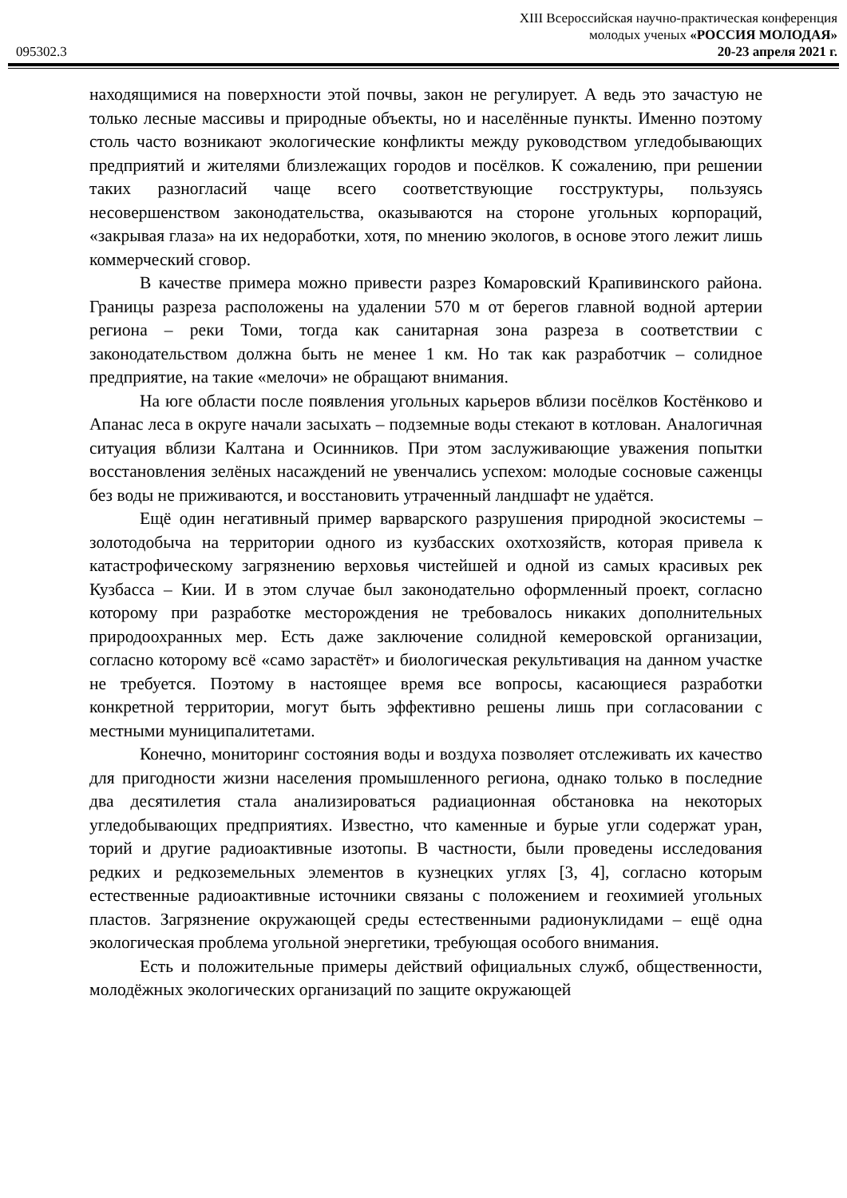XIII Всероссийская научно-практическая конференция
молодых ученых «РОССИЯ МОЛОДАЯ»
095302.3 20-23 апреля 2021 г.
находящимися на поверхности этой почвы, закон не регулирует. А ведь это зачастую не только лесные массивы и природные объекты, но и населённые пункты. Именно поэтому столь часто возникают экологические конфликты между руководством угледобывающих предприятий и жителями близлежащих городов и посёлков. К сожалению, при решении таких разногласий чаще всего соответствующие госструктуры, пользуясь несовершенством законодательства, оказываются на стороне угольных корпораций, «закрывая глаза» на их недоработки, хотя, по мнению экологов, в основе этого лежит лишь коммерческий сговор.
В качестве примера можно привести разрез Комаровский Крапивинского района. Границы разреза расположены на удалении 570 м от берегов главной водной артерии региона – реки Томи, тогда как санитарная зона разреза в соответствии с законодательством должна быть не менее 1 км. Но так как разработчик – солидное предприятие, на такие «мелочи» не обращают внимания.
На юге области после появления угольных карьеров вблизи посёлков Костёнково и Апанас леса в округе начали засыхать – подземные воды стекают в котлован. Аналогичная ситуация вблизи Калтана и Осинников. При этом заслуживающие уважения попытки восстановления зелёных насаждений не увенчались успехом: молодые сосновые саженцы без воды не приживаются, и восстановить утраченный ландшафт не удаётся.
Ещё один негативный пример варварского разрушения природной экосистемы – золотодобыча на территории одного из кузбасских охотхозяйств, которая привела к катастрофическому загрязнению верховья чистейшей и одной из самых красивых рек Кузбасса – Кии. И в этом случае был законодательно оформленный проект, согласно которому при разработке месторождения не требовалось никаких дополнительных природоохранных мер. Есть даже заключение солидной кемеровской организации, согласно которому всё «само зарастёт» и биологическая рекультивация на данном участке не требуется. Поэтому в настоящее время все вопросы, касающиеся разработки конкретной территории, могут быть эффективно решены лишь при согласовании с местными муниципалитетами.
Конечно, мониторинг состояния воды и воздуха позволяет отслеживать их качество для пригодности жизни населения промышленного региона, однако только в последние два десятилетия стала анализироваться радиационная обстановка на некоторых угледобывающих предприятиях. Известно, что каменные и бурые угли содержат уран, торий и другие радиоактивные изотопы. В частности, были проведены исследования редких и редкоземельных элементов в кузнецких углях [3, 4], согласно которым естественные радиоактивные источники связаны с положением и геохимией угольных пластов. Загрязнение окружающей среды естественными радионуклидами – ещё одна экологическая проблема угольной энергетики, требующая особого внимания.
Есть и положительные примеры действий официальных служб, общественности, молодёжных экологических организаций по защите окружающей